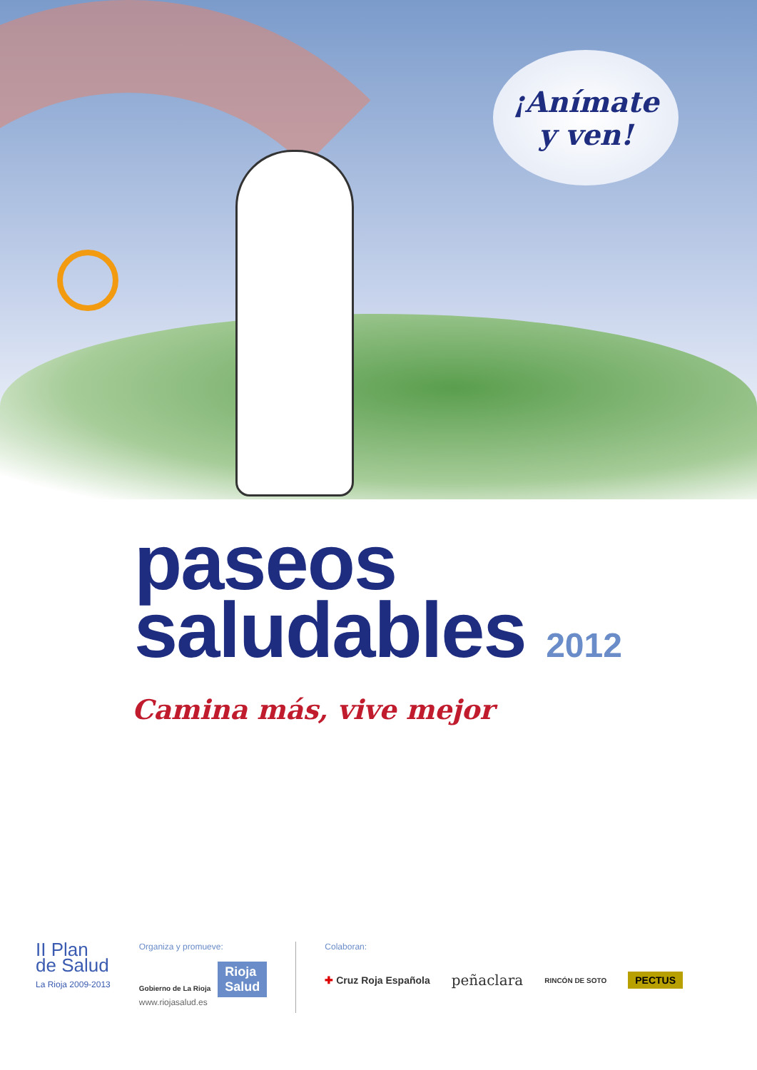¡Anímate
y ven!
paseos
saludables 2012
Camina más, vive mejor
II Plan
de Salud
La Rioja 2009-2013
Organiza y promueve:
Gobierno de La Rioja Rioja
Salud
www.riojasalud.es
Colaboran:
✚ Cruz Roja Española peñaclara RINCÓN DE SOTO PECTUS